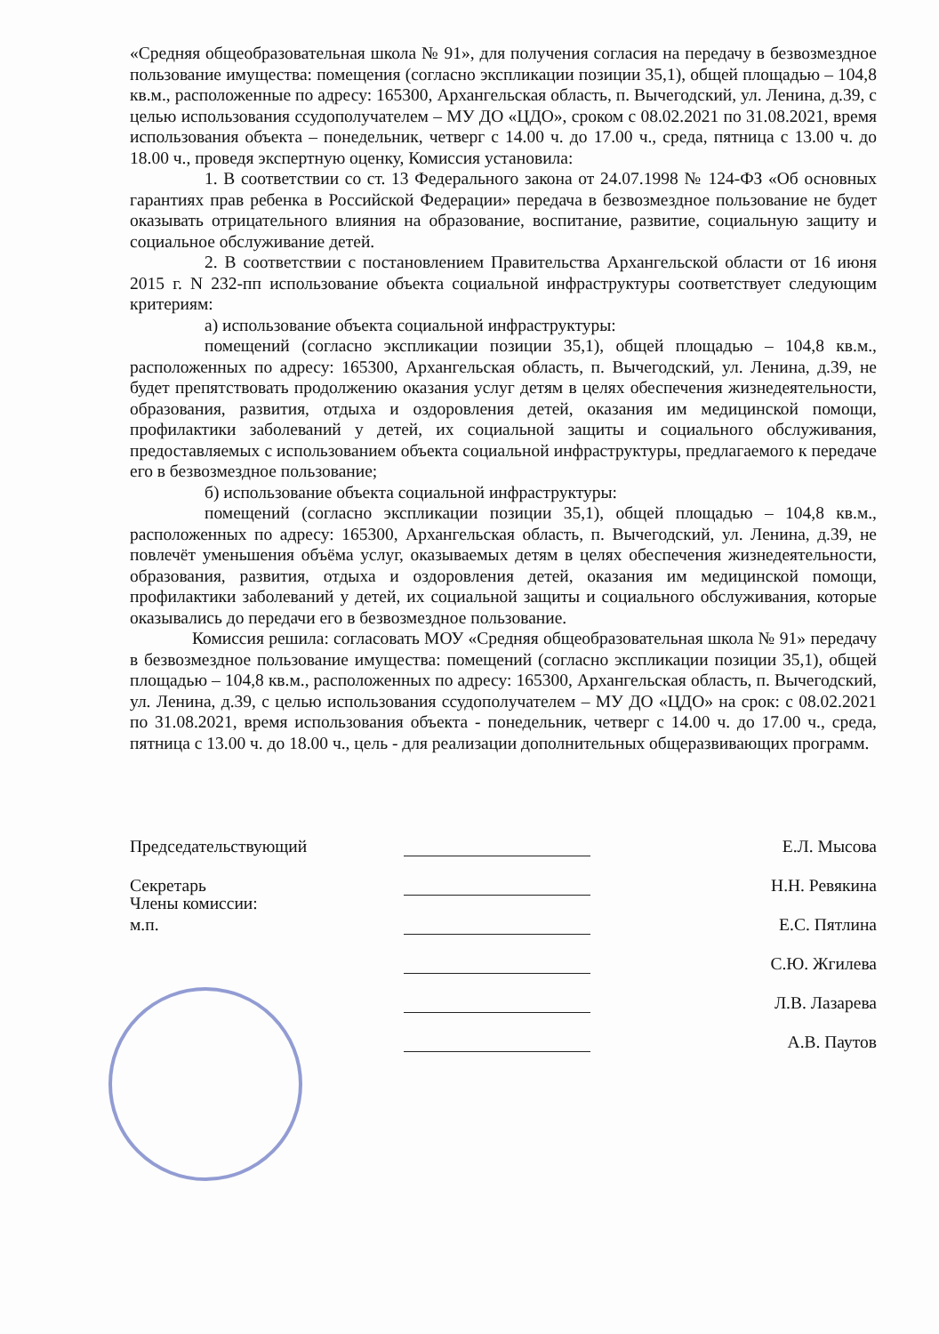«Средняя общеобразовательная школа № 91», для получения согласия на передачу в безвозмездное пользование имущества: помещения (согласно экспликации позиции 35,1), общей площадью – 104,8 кв.м., расположенные по адресу: 165300, Архангельская область, п. Вычегодский, ул. Ленина, д.39, с целью использования ссудополучателем – МУ ДО «ЦДО», сроком с 08.02.2021 по 31.08.2021, время использования объекта – понедельник, четверг с 14.00 ч. до 17.00 ч., среда, пятница с 13.00 ч. до 18.00 ч., проведя экспертную оценку, Комиссия установила:
1. В соответствии со ст. 13 Федерального закона от 24.07.1998 № 124-ФЗ «Об основных гарантиях прав ребенка в Российской Федерации» передача в безвозмездное пользование не будет оказывать отрицательного влияния на образование, воспитание, развитие, социальную защиту и социальное обслуживание детей.
2. В соответствии с постановлением Правительства Архангельской области от 16 июня 2015 г. N 232-пп использование объекта социальной инфраструктуры соответствует следующим критериям:
а) использование объекта социальной инфраструктуры:
помещений (согласно экспликации позиции 35,1), общей площадью – 104,8 кв.м., расположенных по адресу: 165300, Архангельская область, п. Вычегодский, ул. Ленина, д.39, не будет препятствовать продолжению оказания услуг детям в целях обеспечения жизнедеятельности, образования, развития, отдыха и оздоровления детей, оказания им медицинской помощи, профилактики заболеваний у детей, их социальной защиты и социального обслуживания, предоставляемых с использованием объекта социальной инфраструктуры, предлагаемого к передаче его в безвозмездное пользование;
б) использование объекта социальной инфраструктуры:
помещений (согласно экспликации позиции 35,1), общей площадью – 104,8 кв.м., расположенных по адресу: 165300, Архангельская область, п. Вычегодский, ул. Ленина, д.39, не повлечёт уменьшения объёма услуг, оказываемых детям в целях обеспечения жизнедеятельности, образования, развития, отдыха и оздоровления детей, оказания им медицинской помощи, профилактики заболеваний у детей, их социальной защиты и социального обслуживания, которые оказывались до передачи его в безвозмездное пользование.
Комиссия решила: согласовать МОУ «Средняя общеобразовательная школа № 91» передачу в безвозмездное пользование имущества: помещений (согласно экспликации позиции 35,1), общей площадью – 104,8 кв.м., расположенных по адресу: 165300, Архангельская область, п. Вычегодский, ул. Ленина, д.39, с целью использования ссудополучателем – МУ ДО «ЦДО» на срок: с 08.02.2021 по 31.08.2021, время использования объекта - понедельник, четверг с 14.00 ч. до 17.00 ч., среда, пятница с 13.00 ч. до 18.00 ч., цель - для реализации дополнительных общеразвивающих программ.
Председательствующий
Е.Л. Мысова
Секретарь
Н.Н. Ревякина
Члены комиссии:
м.п.
Е.С. Пятлина
С.Ю. Жгилева
Л.В. Лазарева
А.В. Паутов